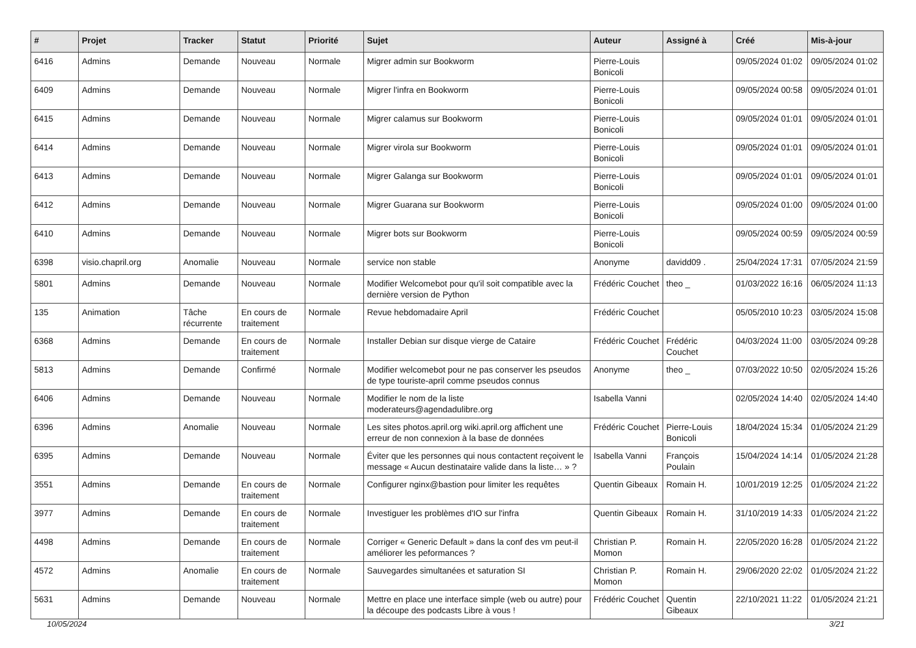| # | Projet | Tracker | Statut | Priorité | Sujet | Auteur | Assigné à | Créé | Mis-à-jour |
| --- | --- | --- | --- | --- | --- | --- | --- | --- | --- |
| 6416 | Admins | Demande | Nouveau | Normale | Migrer admin sur Bookworm | Pierre-Louis Bonicoli | | 09/05/2024 01:02 | 09/05/2024 01:02 |
| 6409 | Admins | Demande | Nouveau | Normale | Migrer l'infra en Bookworm | Pierre-Louis Bonicoli | | 09/05/2024 00:58 | 09/05/2024 01:01 |
| 6415 | Admins | Demande | Nouveau | Normale | Migrer calamus sur Bookworm | Pierre-Louis Bonicoli | | 09/05/2024 01:01 | 09/05/2024 01:01 |
| 6414 | Admins | Demande | Nouveau | Normale | Migrer virola sur Bookworm | Pierre-Louis Bonicoli | | 09/05/2024 01:01 | 09/05/2024 01:01 |
| 6413 | Admins | Demande | Nouveau | Normale | Migrer Galanga sur Bookworm | Pierre-Louis Bonicoli | | 09/05/2024 01:01 | 09/05/2024 01:01 |
| 6412 | Admins | Demande | Nouveau | Normale | Migrer Guarana sur Bookworm | Pierre-Louis Bonicoli | | 09/05/2024 01:00 | 09/05/2024 01:00 |
| 6410 | Admins | Demande | Nouveau | Normale | Migrer bots sur Bookworm | Pierre-Louis Bonicoli | | 09/05/2024 00:59 | 09/05/2024 00:59 |
| 6398 | visio.chapril.org | Anomalie | Nouveau | Normale | service non stable | Anonyme | davidd09 . | 25/04/2024 17:31 | 07/05/2024 21:59 |
| 5801 | Admins | Demande | Nouveau | Normale | Modifier Welcomebot pour qu'il soit compatible avec la dernière version de Python | Frédéric Couchet | theo _ | 01/03/2022 16:16 | 06/05/2024 11:13 |
| 135 | Animation | Tâche récurrente | En cours de traitement | Normale | Revue hebdomadaire April | Frédéric Couchet | | 05/05/2010 10:23 | 03/05/2024 15:08 |
| 6368 | Admins | Demande | En cours de traitement | Normale | Installer Debian sur disque vierge de Cataire | Frédéric Couchet | Frédéric Couchet | 04/03/2024 11:00 | 03/05/2024 09:28 |
| 5813 | Admins | Demande | Confirmé | Normale | Modifier welcomebot pour ne pas conserver les pseudos de type touriste-april comme pseudos connus | Anonyme | theo _ | 07/03/2022 10:50 | 02/05/2024 15:26 |
| 6406 | Admins | Demande | Nouveau | Normale | Modifier le nom de la liste moderateurs@agendadulibre.org | Isabella Vanni | | 02/05/2024 14:40 | 02/05/2024 14:40 |
| 6396 | Admins | Anomalie | Nouveau | Normale | Les sites photos.april.org wiki.april.org affichent une erreur de non connexion à la base de données | Frédéric Couchet | Pierre-Louis Bonicoli | 18/04/2024 15:34 | 01/05/2024 21:29 |
| 6395 | Admins | Demande | Nouveau | Normale | Éviter que les personnes qui nous contactent reçoivent le message « Aucun destinataire valide dans la liste… » ? | Isabella Vanni | François Poulain | 15/04/2024 14:14 | 01/05/2024 21:28 |
| 3551 | Admins | Demande | En cours de traitement | Normale | Configurer nginx@bastion pour limiter les requêtes | Quentin Gibeaux | Romain H. | 10/01/2019 12:25 | 01/05/2024 21:22 |
| 3977 | Admins | Demande | En cours de traitement | Normale | Investiguer les problèmes d'IO sur l'infra | Quentin Gibeaux | Romain H. | 31/10/2019 14:33 | 01/05/2024 21:22 |
| 4498 | Admins | Demande | En cours de traitement | Normale | Corriger « Generic Default » dans la conf des vm peut-il améliorer les peformances ? | Christian P. Momon | Romain H. | 22/05/2020 16:28 | 01/05/2024 21:22 |
| 4572 | Admins | Anomalie | En cours de traitement | Normale | Sauvegardes simultanées et saturation SI | Christian P. Momon | Romain H. | 29/06/2020 22:02 | 01/05/2024 21:22 |
| 5631 | Admins | Demande | Nouveau | Normale | Mettre en place une interface simple (web ou autre) pour la découpe des podcasts Libre à vous ! | Frédéric Couchet | Quentin Gibeaux | 22/10/2021 11:22 | 01/05/2024 21:21 |
10/05/2024 3/21